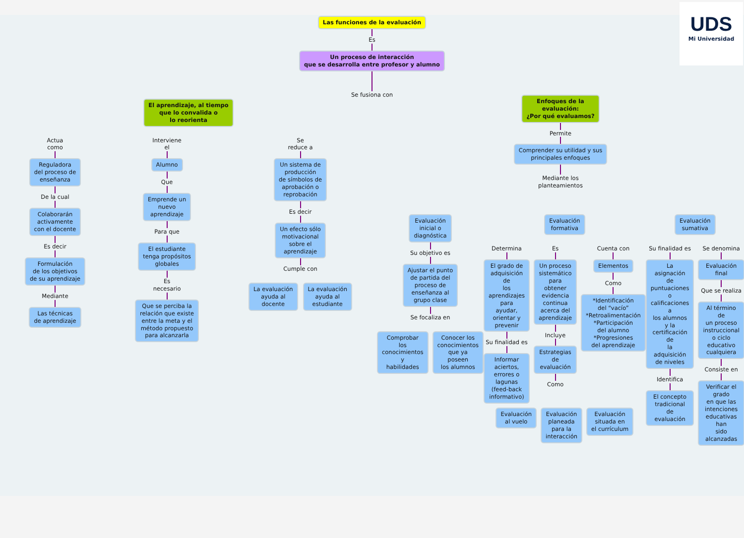UDS
Mi Universidad
Las funciones de la evaluación
Es
Un proceso de interacción
que se desarrolla entre profesor y alumno
Se fusiona con
El aprendizaje, al tiempo
que lo convalida o
lo reorienta
Actua
como
Reguladora
del proceso de
enseñanza
De la cual
Colaborarán
activamente
con el docente
Es decir
Formulación
de los objetivos
de su aprendizaje
Mediante
Las técnicas
de aprendizaje
Interviene
el
Alumno
Que
Emprende un
nuevo
aprendizaje
Para que
El estudiante
tenga propósitos
globales
Es
necesario
Que se perciba la
relación que existe
entre la meta y el
método propuesto
para alcanzarla
Se
reduce a
Un sistema de
producción
de símbolos de
aprobación o
reprobación
Es decir
Un efecto sólo
motivacional
sobre el
aprendizaje
Cumple con
La evaluación
ayuda al
docente
La evaluación
ayuda al
estudiante
Enfoques de la
evaluación:
¿Por qué evaluamos?
Permite
Comprender su utilidad y sus
principales enfoques
Mediante los
planteamientos
Evaluación
inicial o
diagnóstica
Su objetivo es
Ajustar el punto
de partida del
proceso de
enseñanza al
grupo clase
Se focaliza en
Comprobar los
conocimientos y
habilidades
Conocer los
conocimientos
que ya poseen
los alumnos
Evaluación
formativa
Determina
El grado de
adquisición de
los aprendizajes
para ayudar,
orientar y prevenir
Su finalidad es
Informar aciertos,
errores o lagunas
(feed-back
informativo)
Es
Un proceso
sistemático
para obtener
evidencia
continua
acerca del
aprendizaje
Incluye
Estrategias de
evaluación
Como
Cuenta con
Elementos
Como
*Identificación
del “vacío”
*Retroalimentación
*Participación
del alumno
*Progresiones
del aprendizaje
Evaluación
al vuelo
Evaluación
planeada
para la
interacción
Evaluación
situada en
el currículum
Evaluación
sumativa
Su finalidad es
La asignación de
puntuaciones o
calificaciones a
los alumnos y la
certificación de
la adquisición
de niveles
Identifica
El concepto
tradicional
de evaluación
Se denomina
Evaluación final
Que se realiza
Al término de
un proceso
instruccional
o ciclo educativo
cualquiera
Consiste en
Verificar el grado
en que las intenciones
educativas han
sido alcanzadas